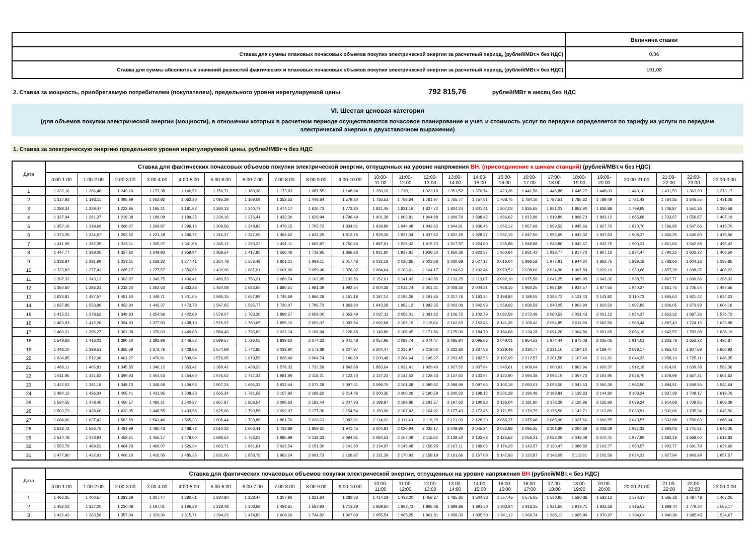| | Величина ставки |
| Ставка для суммы плановых почасовых объемов покупки электрической энергии за расчетный период, (рублей/МВт.ч без НДС) | 0,36 |
| Ставка для суммы абсолютных значений разностей фактических и плановых почасовых объемов покупки электрической энергии за расчетный период, (рублей/МВт.ч без НДС) | 191,08 |
2. Ставка за мощность, приобретаемую потребителем (покупателем), предельного уровня нерегулируемой цены 792 815,76 рублей/МВт в месяц без НДС
VI. Шестая ценовая категория
(для объемов покупки электрической энергии (мощности), в отношении которых в расчетном периоде осуществляются почасовое планирование и учет, и стоимость услуг по передаче определяется по тарифу на услуги по передаче электрической энергии в двухставочном выражении)
1. Ставка за электрическую энергию предельного уровня нерегулируемой цены, рублей/МВт·ч без НДС
| Дата | Ставка для фактических почасовых объемов покупки электрической энергии, отпущенных на уровне напряжения ВН. (присоединение к шинам станций) (рублей/МВт.ч без НДС) | | | | | | | | | | | | | | | | | | | | | | | |
| --- | --- | --- | --- | --- | --- | --- | --- | --- | --- | --- | --- | --- | --- | --- | --- | --- | --- | --- | --- | --- | --- | --- | --- | --- |
| | 0:00-1:00 | 1:00-2:00 | 2:00-3:00 | 3:00-4:00 | 4:00-5:00 | 5:00-6:00 | 6:00-7:00 | 7:00-8:00 | 8:00-9:00 | 9:00-10:00 | 10:00- 11:00 | 11:00- 12:00 | 12:00- 13:00 | 13:00- 14:00 | 14:00- 15:00 | 15:00- 16:00 | 16:00- 17:00 | 17:00- 18:00 | 18:00- 19:00 | 19:00- 20:00 | 20:00-21:00 | 21:00- 22:00 | 22:00- 23:00 | 23:00-0:00 |
| 1 | 1 332,16 | 1 266,48 | 1 249,20 | 1 173,38 | 1 146,52 | 1 150,71 | 1 189,38 | 1 173,83 | 1 087,55 | 1 148,94 | 1 280,20 | 1 298,11 | 1 322,18 | 1 351,52 | 1 370,74 | 1 423,36 | 1 441,56 | 1 446,86 | 1 446,27 | 1 448,03 | 1 440,10 | 1 431,53 | 1 363,39 | 1 273,17 |
| 2 | 1 317,93 | 1 193,11 | 1 095,99 | 1 062,92 | 1 062,30 | 1 095,39 | 1 169,59 | 1 352,52 | 1 448,84 | 1 579,20 | 1 735,51 | 1 758,64 | 1 761,97 | 1 765,77 | 1 757,51 | 1 768,75 | 1 784,16 | 1 787,51 | 1 785,62 | 1 789,49 | 1 781,43 | 1 764,35 | 1 645,55 | 1 431,08 |
| 3 | 1 288,34 | 1 229,47 | 1 222,95 | 1 195,21 | 1 181,62 | 1 260,13 | 1 340,73 | 1 474,17 | 1 610,73 | 1 773,80 | 1 821,45 | 1 831,16 | 1 827,72 | 1 824,24 | 1 801,41 | 1 807,03 | 1 835,65 | 1 851,03 | 1 852,90 | 1 836,88 | 1 799,95 | 1 706,87 | 1 551,36 | 1 390,58 |
| 4 | 1 327,94 | 1 261,37 | 1 218,38 | 1 189,09 | 1 199,25 | 1 234,16 | 1 276,41 | 1 432,30 | 1 629,94 | 1 796,49 | 1 901,38 | 1 903,81 | 1 904,88 | 1 909,79 | 1 898,42 | 1 896,62 | 1 912,88 | 1 919,89 | 1 898,73 | 1 893,12 | 1 865,68 | 1 733,67 | 1 556,87 | 1 407,19 |
| 5 | 1 357,16 | 1 319,69 | 1 266,07 | 1 269,87 | 1 296,16 | 1 309,56 | 1 348,83 | 1 476,15 | 1 705,72 | 1 834,01 | 1 939,89 | 1 944,48 | 1 942,65 | 1 944,91 | 1 936,46 | 1 952,12 | 1 957,68 | 1 959,52 | 1 945,66 | 1 927,70 | 1 870,70 | 1 766,95 | 1 547,66 | 1 415,70 |
| 6 | 1 373,05 | 1 334,67 | 1 252,52 | 1 221,18 | 1 296,72 | 1 316,27 | 1 347,00 | 1 454,62 | 1 632,25 | 1 812,76 | 1 929,36 | 1 937,04 | 1 937,62 | 1 937,45 | 1 928,27 | 1 937,19 | 1 947,50 | 1 952,69 | 1 942,02 | 1 937,63 | 1 908,37 | 1 860,25 | 1 640,80 | 1 478,56 |
| 7 | 1 411,95 | 1 382,35 | 1 326,11 | 1 305,07 | 1 341,68 | 1 345,12 | 1 393,22 | 1 491,11 | 1 665,87 | 1 750,64 | 1 887,91 | 1 925,42 | 1 915,73 | 1 917,97 | 1 924,60 | 1 935,88 | 1 948,88 | 1 943,86 | 1 942,67 | 1 932,75 | 1 900,21 | 1 851,66 | 1 642,68 | 1 495,42 |
| 8 | 1 447,77 | 1 389,05 | 1 357,82 | 1 349,93 | 1 359,94 | 1 368,54 | 1 417,85 | 1 566,46 | 1 718,95 | 1 866,26 | 1 931,80 | 1 937,81 | 1 936,50 | 1 950,36 | 1 922,57 | 1 950,64 | 1 931,42 | 1 938,77 | 1 917,72 | 1 907,16 | 1 894,47 | 1 790,25 | 1 602,32 | 1 408,50 |
| 9 | 1 338,84 | 1 291,69 | 1 238,11 | 1 238,32 | 1 277,41 | 1 354,79 | 1 553,48 | 1 801,21 | 1 999,11 | 2 017,43 | 2 022,19 | 2 030,85 | 2 023,68 | 2 030,68 | 2 027,17 | 2 016,04 | 1 996,58 | 1 977,91 | 1 944,34 | 1 962,75 | 1 889,18 | 1 788,66 | 1 604,26 | 1 385,85 |
| 10 | 1 323,83 | 1 277,42 | 1 265,17 | 1 277,57 | 1 350,52 | 1 439,96 | 1 687,91 | 2 001,09 | 2 059,96 | 2 076,32 | 2 084,64 | 2 103,61 | 2 104,17 | 2 104,62 | 2 102,44 | 2 070,52 | 2 038,66 | 2 024,96 | 1 997,89 | 2 020,19 | 1 939,66 | 1 857,28 | 1 698,07 | 1 400,22 |
| 11 | 1 397,32 | 1 343,13 | 1 303,87 | 1 349,75 | 1 406,41 | 1 480,53 | 1 756,21 | 2 089,74 | 2 102,95 | 2 132,56 | 2 152,01 | 2 141,42 | 2 143,95 | 2 133,25 | 2 113,07 | 2 092,10 | 2 075,58 | 2 041,25 | 1 989,95 | 2 043,32 | 1 938,72 | 1 867,77 | 1 699,86 | 1 398,32 |
| 12 | 1 350,60 | 1 286,31 | 1 232,20 | 1 262,63 | 1 333,23 | 1 460,08 | 1 683,65 | 1 880,51 | 1 981,39 | 1 992,54 | 2 004,38 | 2 013,74 | 2 001,21 | 2 008,35 | 2 004,21 | 1 968,16 | 1 960,25 | 1 957,69 | 1 934,57 | 1 977,55 | 1 940,37 | 1 861,75 | 1 705,54 | 1 497,56 |
| 13 | 1 623,81 | 1 487,57 | 1 451,60 | 1 449,71 | 1 501,05 | 1 595,15 | 1 667,99 | 1 745,69 | 1 866,28 | 2 161,18 | 2 187,14 | 2 196,26 | 2 191,65 | 2 217,76 | 2 183,24 | 2 198,84 | 2 189,05 | 2 255,73 | 2 121,43 | 2 143,82 | 2 110,73 | 1 965,64 | 1 921,42 | 1 634,23 |
| 14 | 1 637,86 | 1 553,96 | 1 452,90 | 1 442,37 | 1 473,78 | 1 547,65 | 1 595,77 | 1 720,07 | 1 796,73 | 1 863,90 | 1 943,38 | 1 962,12 | 1 982,35 | 2 002,06 | 1 942,93 | 1 959,93 | 1 936,59 | 1 940,05 | 1 903,90 | 1 910,50 | 1 907,83 | 1 826,05 | 1 673,93 | 1 604,16 |
| 15 | 1 415,21 | 1 378,62 | 1 349,83 | 1 354,66 | 1 422,89 | 1 579,07 | 1 783,30 | 1 899,57 | 2 059,00 | 2 053,49 | 2 037,11 | 2 058,01 | 2 081,62 | 2 106,75 | 2 102,79 | 2 082,59 | 2 072,48 | 2 060,53 | 2 031,43 | 2 051,12 | 1 954,37 | 1 853,32 | 1 687,36 | 1 576,72 |
| 16 | 1 463,93 | 1 412,26 | 1 394,93 | 1 377,83 | 1 438,10 | 1 576,07 | 1 780,65 | 1 895,10 | 2 093,07 | 2 093,54 | 2 092,68 | 2 105,19 | 2 115,64 | 2 162,63 | 2 153,46 | 2 141,26 | 2 109,42 | 2 094,85 | 2 011,99 | 2 062,56 | 1 963,44 | 1 887,43 | 1 724,15 | 1 623,98 |
| 17 | 1 460,31 | 1 395,27 | 1 361,38 | 1 370,63 | 1 449,80 | 1 584,46 | 1 796,82 | 2 022,14 | 2 166,94 | 2 126,65 | 2 149,80 | 2 166,45 | 2 171,86 | 2 175,09 | 2 184,79 | 2 184,68 | 2 124,28 | 2 094,28 | 2 064,86 | 2 091,65 | 2 066,16 | 1 942,57 | 1 783,68 | 1 636,19 |
| 18 | 1 549,62 | 1 416,01 | 1 390,50 | 1 392,96 | 1 446,52 | 1 599,57 | 1 736,05 | 1 939,62 | 2 074,33 | 2 041,48 | 2 057,96 | 2 083,74 | 2 074,47 | 2 085,94 | 2 095,66 | 2 049,01 | 1 954,53 | 1 974,44 | 1 875,08 | 2 025,05 | 1 914,01 | 1 833,78 | 1 653,32 | 1 496,87 |
| 19 | 1 448,10 | 1 389,51 | 1 365,69 | 1 373,76 | 1 428,88 | 1 574,69 | 1 742,86 | 2 033,90 | 2 173,89 | 2 207,97 | 2 204,47 | 2 216,97 | 2 218,02 | 2 232,82 | 2 237,58 | 2 229,48 | 2 230,77 | 2 231,10 | 2 194,10 | 2 169,47 | 2 089,17 | 1 965,42 | 1 807,68 | 1 650,92 |
| 20 | 1 634,85 | 1 512,96 | 1 461,27 | 1 476,81 | 1 509,94 | 1 570,05 | 1 679,55 | 1 828,49 | 2 064,74 | 2 140,60 | 2 200,48 | 2 204,64 | 2 196,27 | 2 203,45 | 2 182,55 | 2 197,99 | 2 212,57 | 2 201,58 | 2 107,40 | 2 111,26 | 2 044,33 | 1 958,19 | 1 725,11 | 1 646,35 |
| 21 | 1 486,11 | 1 405,81 | 1 345,85 | 1 346,12 | 1 353,42 | 1 389,42 | 1 439,23 | 1 578,32 | 1 732,59 | 1 842,68 | 1 883,64 | 1 932,41 | 1 929,40 | 1 927,52 | 1 937,84 | 1 945,61 | 1 909,04 | 1 900,91 | 1 862,96 | 1 920,37 | 1 912,18 | 1 814,91 | 1 639,38 | 1 582,36 |
| 22 | 1 511,95 | 1 431,62 | 1 399,93 | 1 404,53 | 1 454,60 | 1 576,52 | 1 727,34 | 1 981,99 | 2 118,21 | 2 123,70 | 2 137,23 | 2 142,52 | 2 128,43 | 2 137,60 | 2 133,94 | 2 122,90 | 2 094,38 | 2 096,15 | 2 057,70 | 2 104,95 | 2 028,70 | 1 878,99 | 1 667,31 | 1 602,62 |
| 23 | 1 422,52 | 1 381,18 | 1 348,70 | 1 348,69 | 1 409,96 | 1 507,24 | 1 696,32 | 1 933,44 | 2 072,28 | 2 097,41 | 2 099,70 | 2 101,68 | 2 089,52 | 2 098,99 | 2 097,66 | 2 102,18 | 2 093,01 | 2 093,00 | 2 043,53 | 2 060,35 | 1 962,50 | 1 894,51 | 1 659,55 | 1 544,64 |
| 24 | 1 484,12 | 1 426,34 | 1 405,41 | 1 431,95 | 1 508,33 | 1 565,34 | 1 791,58 | 2 107,92 | 2 198,62 | 2 214,46 | 2 200,36 | 2 200,26 | 2 190,59 | 2 200,23 | 2 198,12 | 2 201,39 | 2 190,48 | 2 199,84 | 2 139,83 | 2 144,80 | 2 108,24 | 1 937,39 | 1 708,17 | 1 619,76 |
| 25 | 1 534,55 | 1 478,40 | 1 450,57 | 1 480,21 | 1 540,22 | 1 657,87 | 1 868,54 | 2 095,63 | 2 183,44 | 2 207,93 | 2 199,97 | 2 199,86 | 2 191,57 | 2 197,63 | 2 190,88 | 2 196,04 | 2 181,90 | 2 178,38 | 2 126,96 | 2 135,93 | 2 039,24 | 1 914,68 | 1 708,85 | 1 608,39 |
| 26 | 1 503,73 | 1 438,66 | 1 433,05 | 1 448,55 | 1 493,55 | 1 625,06 | 1 793,56 | 2 092,07 | 2 177,30 | 2 154,54 | 2 150,96 | 2 167,42 | 2 164,92 | 2 177,43 | 2 173,45 | 2 171,55 | 2 179,75 | 2 175,50 | 2 142,71 | 2 112,80 | 2 033,91 | 1 932,06 | 1 705,34 | 1 642,50 |
| 27 | 1 684,90 | 1 637,42 | 1 562,59 | 1 541,46 | 1 565,33 | 1 606,44 | 1 729,86 | 1 861,76 | 2 020,63 | 2 082,91 | 2 114,92 | 2 111,49 | 2 119,28 | 2 121,03 | 2 128,20 | 2 086,37 | 2 075,48 | 2 085,96 | 2 027,66 | 2 066,55 | 2 043,57 | 1 932,88 | 1 780,63 | 1 668,04 |
| 28 | 1 618,72 | 1 566,70 | 1 481,99 | 1 480,43 | 1 488,72 | 1 510,22 | 1 603,41 | 1 733,89 | 1 859,31 | 1 941,45 | 2 004,81 | 2 020,94 | 2 035,17 | 2 049,96 | 2 045,24 | 2 052,98 | 2 095,25 | 2 101,89 | 2 064,39 | 2 028,09 | 1 987,33 | 1 893,03 | 1 741,81 | 1 646,26 |
| 29 | 1 514,78 | 1 473,94 | 1 452,51 | 1 455,17 | 1 478,00 | 1 596,54 | 1 753,03 | 1 985,99 | 2 138,33 | 2 094,81 | 2 084,53 | 2 107,09 | 2 115,62 | 2 129,50 | 2 132,63 | 2 125,52 | 2 056,21 | 2 052,08 | 2 048,09 | 2 070,41 | 1 977,99 | 1 882,19 | 1 668,00 | 1 618,83 |
| 30 | 1 553,79 | 1 489,53 | 1 464,79 | 1 469,07 | 1 526,34 | 1 663,71 | 1 861,61 | 2 022,54 | 2 151,30 | 2 141,60 | 2 134,97 | 2 145,48 | 2 156,95 | 2 167,11 | 2 189,05 | 2 174,29 | 2 143,57 | 2 130,47 | 2 088,82 | 2 102,77 | 1 960,57 | 1 902,77 | 1 691,79 | 1 629,60 |
| 31 | 1 477,80 | 1 432,91 | 1 406,10 | 1 416,05 | 1 485,35 | 1 631,06 | 1 858,78 | 1 962,24 | 2 091,73 | 2 126,87 | 2 131,39 | 2 170,92 | 2 158,19 | 2 161,66 | 2 157,09 | 2 147,93 | 2 122,87 | 2 143,09 | 2 113,61 | 2 102,56 | 2 024,31 | 1 927,94 | 1 843,99 | 1 657,57 |
| Дата | Ставка для фактических почасовых объемов покупки электрической энергии, отпущенных на уровне напряжения ВН (рублей/МВт.ч без НДС) | | | | | | | | | | | | | | | | | | | | | | | |
| --- | --- | --- | --- | --- | --- | --- | --- | --- | --- | --- | --- | --- | --- | --- | --- | --- | --- | --- | --- | --- | --- | --- | --- | --- |
| | 0:00-1:00 | 1:00-2:00 | 2:00-3:00 | 3:00-4:00 | 4:00-5:00 | 5:00-6:00 | 6:00-7:00 | 7:00-8:00 | 8:00-9:00 | 9:00-10:00 | 10:00- 11:00 | 11:00- 12:00 | 12:00- 13:00 | 13:00- 14:00 | 14:00- 15:00 | 15:00- 16:00 | 16:00- 17:00 | 17:00- 18:00 | 18:00- 19:00 | 19:00- 20:00 | 20:00-21:00 | 21:00- 22:00 | 22:00- 23:00 | 23:00-0:00 |
| 1 | 1 466,25 | 1 400,57 | 1 383,29 | 1 307,47 | 1 280,61 | 1 284,80 | 1 323,47 | 1 307,92 | 1 221,64 | 1 283,03 | 1 414,29 | 1 432,20 | 1 456,27 | 1 485,61 | 1 504,83 | 1 557,45 | 1 575,65 | 1 580,95 | 1 580,36 | 1 582,12 | 1 574,19 | 1 565,62 | 1 497,48 | 1 407,26 |
| 2 | 1 452,02 | 1 327,20 | 1 230,08 | 1 197,01 | 1 196,39 | 1 229,48 | 1 303,68 | 1 486,61 | 1 582,93 | 1 713,29 | 1 869,60 | 1 892,73 | 1 896,06 | 1 899,86 | 1 891,60 | 1 902,84 | 1 918,25 | 1 921,60 | 1 919,71 | 1 923,58 | 1 915,52 | 1 898,44 | 1 779,64 | 1 565,17 |
| 3 | 1 422,43 | 1 363,56 | 1 357,04 | 1 329,30 | 1 315,71 | 1 394,22 | 1 474,82 | 1 608,26 | 1 744,82 | 1 907,89 | 1 955,54 | 1 965,25 | 1 961,81 | 1 958,33 | 1 935,50 | 1 941,12 | 1 969,74 | 1 985,12 | 1 986,99 | 1 970,97 | 1 934,04 | 1 840,96 | 1 685,45 | 1 524,67 |